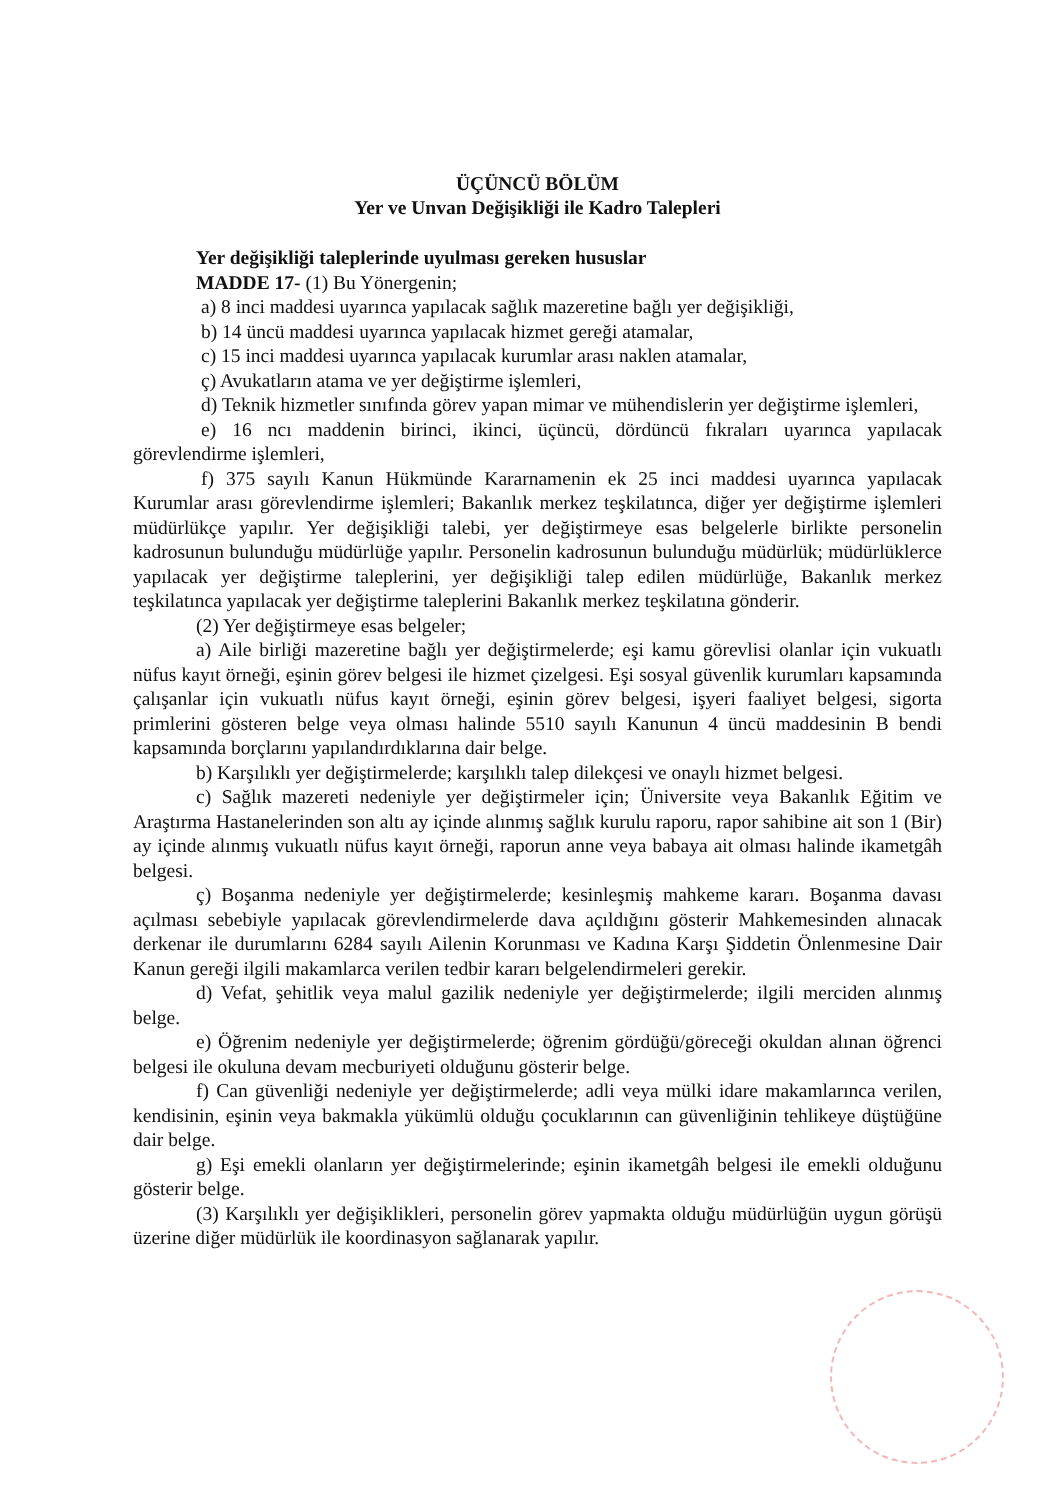ÜÇÜNCÜ BÖLÜM
Yer ve Unvan Değişikliği ile Kadro Talepleri
Yer değişikliği taleplerinde uyulması gereken hususlar
MADDE 17- (1) Bu Yönergenin;
a) 8 inci maddesi uyarınca yapılacak sağlık mazeretine bağlı yer değişikliği,
b) 14 üncü maddesi uyarınca yapılacak hizmet gereği atamalar,
c) 15 inci maddesi uyarınca yapılacak kurumlar arası naklen atamalar,
ç) Avukatların atama ve yer değiştirme işlemleri,
d) Teknik hizmetler sınıfında görev yapan mimar ve mühendislerin yer değiştirme işlemleri,
e) 16 ncı maddenin birinci, ikinci, üçüncü, dördüncü fıkraları uyarınca yapılacak görevlendirme işlemleri,
f) 375 sayılı Kanun Hükmünde Kararnamenin ek 25 inci maddesi uyarınca yapılacak Kurumlar arası görevlendirme işlemleri; Bakanlık merkez teşkilatınca, diğer yer değiştirme işlemleri müdürlükçe yapılır. Yer değişikliği talebi, yer değiştirmeye esas belgelerle birlikte personelin kadrosunun bulunduğu müdürlüğe yapılır. Personelin kadrosunun bulunduğu müdürlük; müdürlüklerce yapılacak yer değiştirme taleplerini, yer değişikliği talep edilen müdürlüğe, Bakanlık merkez teşkilatınca yapılacak yer değiştirme taleplerini Bakanlık merkez teşkilatına gönderir.
(2) Yer değiştirmeye esas belgeler;
a) Aile birliği mazeretine bağlı yer değiştirmelerde; eşi kamu görevlisi olanlar için vukuatlı nüfus kayıt örneği, eşinin görev belgesi ile hizmet çizelgesi. Eşi sosyal güvenlik kurumları kapsamında çalışanlar için vukuatlı nüfus kayıt örneği, eşinin görev belgesi, işyeri faaliyet belgesi, sigorta primlerini gösteren belge veya olması halinde 5510 sayılı Kanunun 4 üncü maddesinin B bendi kapsamında borçlarını yapılandırdıklarına dair belge.
b) Karşılıklı yer değiştirmelerde; karşılıklı talep dilekçesi ve onaylı hizmet belgesi.
c) Sağlık mazereti nedeniyle yer değiştirmeler için; Üniversite veya Bakanlık Eğitim ve Araştırma Hastanelerinden son altı ay içinde alınmış sağlık kurulu raporu, rapor sahibine ait son 1 (Bir) ay içinde alınmış vukuatlı nüfus kayıt örneği, raporun anne veya babaya ait olması halinde ikametgâh belgesi.
ç) Boşanma nedeniyle yer değiştirmelerde; kesinleşmiş mahkeme kararı. Boşanma davası açılması sebebiyle yapılacak görevlendirmelerde dava açıldığını gösterir Mahkemesinden alınacak derkenar ile durumlarını 6284 sayılı Ailenin Korunması ve Kadına Karşı Şiddetin Önlenmesine Dair Kanun gereği ilgili makamlarca verilen tedbir kararı belgelendirmeleri gerekir.
d) Vefat, şehitlik veya malul gazilik nedeniyle yer değiştirmelerde; ilgili merciden alınmış belge.
e) Öğrenim nedeniyle yer değiştirmelerde; öğrenim gördüğü/göreceği okuldan alınan öğrenci belgesi ile okuluna devam mecburiyeti olduğunu gösterir belge.
f) Can güvenliği nedeniyle yer değiştirmelerde; adli veya mülki idare makamlarınca verilen, kendisinin, eşinin veya bakmakla yükümlü olduğu çocuklarının can güvenliğinin tehlikeye düştüğüne dair belge.
g) Eşi emekli olanların yer değiştirmelerinde; eşinin ikametgâh belgesi ile emekli olduğunu gösterir belge.
(3) Karşılıklı yer değişiklikleri, personelin görev yapmakta olduğu müdürlüğün uygun görüşü üzerine diğer müdürlük ile koordinasyon sağlanarak yapılır.